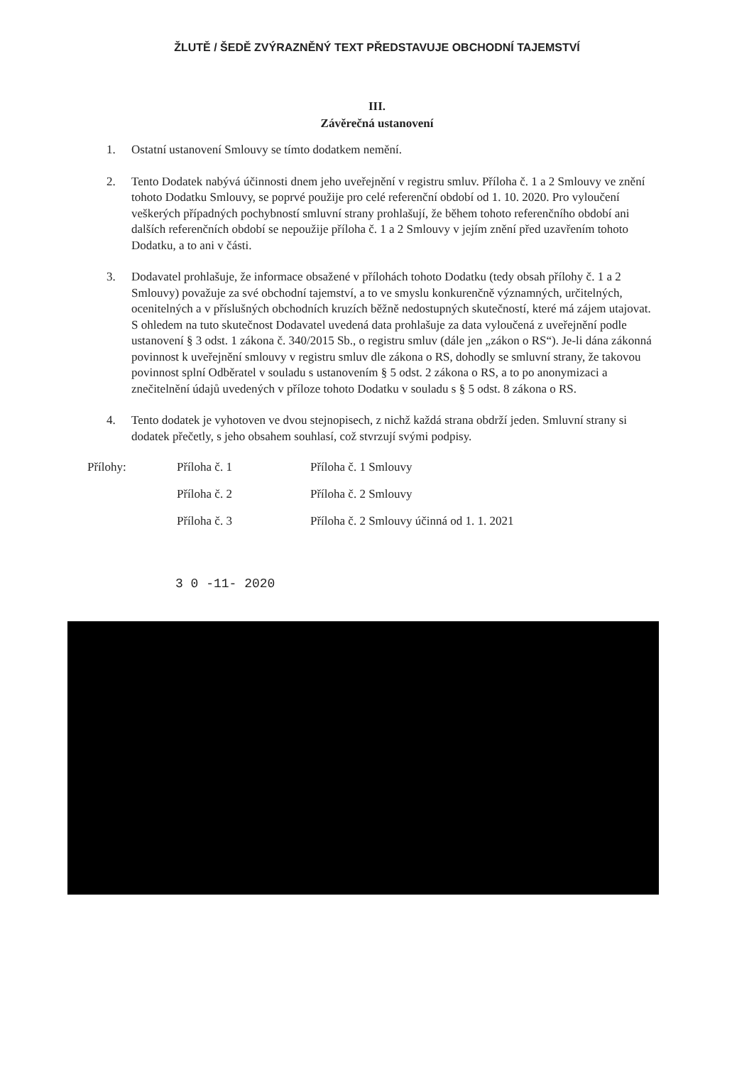ŽLUTĚ / ŠEDĚ ZVÝRAZNĚNÝ TEXT PŘEDSTAVUJE OBCHODNÍ TAJEMSTVÍ
III.
Závěrečná ustanovení
1. Ostatní ustanovení Smlouvy se tímto dodatkem nemění.
2. Tento Dodatek nabývá účinnosti dnem jeho uveřejnění v registru smluv. Příloha č. 1 a 2 Smlouvy ve znění tohoto Dodatku Smlouvy, se poprvé použije pro celé referenční období od 1. 10. 2020. Pro vyloučení veškerých případných pochybností smluvní strany prohlašují, že během tohoto referenčního období ani dalších referenčních období se nepoužije příloha č. 1 a 2 Smlouvy v jejím znění před uzavřením tohoto Dodatku, a to ani v části.
3. Dodavatel prohlašuje, že informace obsažené v přílohách tohoto Dodatku (tedy obsah přílohy č. 1 a 2 Smlouvy) považuje za své obchodní tajemství, a to ve smyslu konkurenčně významných, určitelných, ocenitelných a v příslušných obchodních kruzích běžně nedostupných skutečností, které má zájem utajovat. S ohledem na tuto skutečnost Dodavatel uvedená data prohlašuje za data vyloučená z uveřejnění podle ustanovení § 3 odst. 1 zákona č. 340/2015 Sb., o registru smluv (dále jen „zákon o RS“). Je-li dána zákonná povinnost k uveřejnění smlouvy v registru smluv dle zákona o RS, dohodly se smluvní strany, že takovou povinnost splní Odběratel v souladu s ustanovením § 5 odst. 2 zákona o RS, a to po anonymizaci a znečitelnění údajů uvedených v příloze tohoto Dodatku v souladu s § 5 odst. 8 zákona o RS.
4. Tento dodatek je vyhotoven ve dvou stejnopisech, z nichž každá strana obdrží jeden. Smluvní strany si dodatek přečetly, s jeho obsahem souhlasí, což stvrzují svými podpisy.
Přílohy: Příloha č. 1 Příloha č. 1 Smlouvy
Příloha č. 2 Příloha č. 2 Smlouvy
Příloha č. 3 Příloha č. 2 Smlouvy účinná od 1. 1. 2021
3 0 -11- 2020